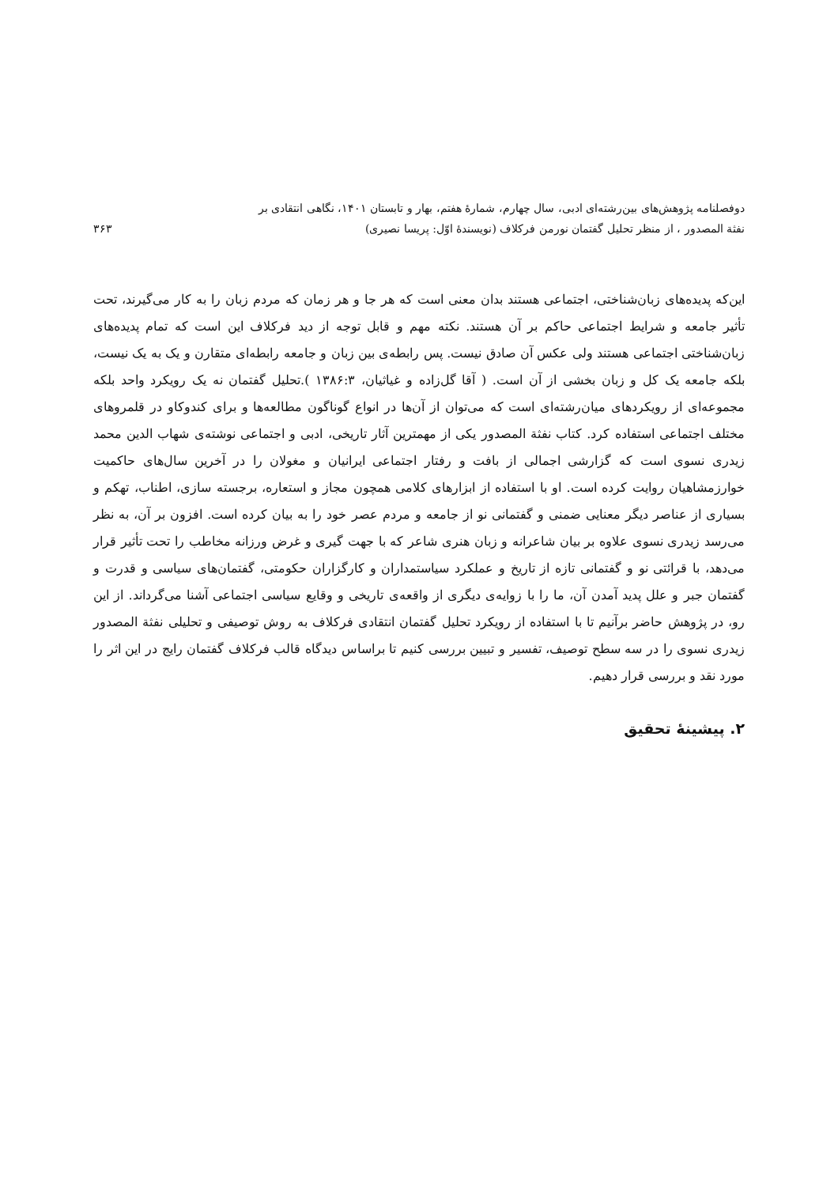دوفصلنامه پژوهش‌های بین‌رشته‌ای ادبی، سال چهارم، شمارهٔ هفتم، بهار و تابستان ۱۴۰۱، نگاهی انتقادی بر
نفثة المصدور ، از منظر تحلیل گفتمان نورمن فرکلاف (نویسندهٔ اوّل: پریسا نصیری) ۳۶۳
این‌که پدیده‌های زبان‌شناختی، اجتماعی هستند بدان معنی است که هر جا و هر زمان که مردم زبان را به کار می‌گیرند، تحت تأثیر جامعه و شرایط اجتماعی حاکم بر آن هستند. نکته مهم و قابل توجه از دید فرکلاف این است که تمام پدیده‌های زبان‌شناختی اجتماعی هستند ولی عکس آن صادق نیست. پس رابطه‌ی بین زبان و جامعه رابطه‌ای متقارن و یک به یک نیست، بلکه جامعه یک کل و زبان بخشی از آن است. ( آقا گل‌زاده و غیاثیان، ۱۳۸۶:۳ ).تحلیل گفتمان نه یک رویکرد واحد بلکه مجموعه‌ای از رویکردهای میان‌رشته‌ای است که می‌توان از آن‌ها در انواع گوناگون مطالعه‌ها و برای کندوکاو در قلمروهای مختلف اجتماعی استفاده کرد. کتاب نفثة المصدور یکی از مهمترین آثار تاریخی، ادبی و اجتماعی نوشته‌ی شهاب الدین محمد زیدری نسوی است که گزارشی اجمالی از بافت و رفتار اجتماعی ایرانیان و مغولان را در آخرین سال‌های حاکمیت خوارزمشاهیان روایت کرده است. او با استفاده از ابزارهای کلامی همچون مجاز و استعاره، برجسته سازی، اطناب، تهکم و بسیاری از عناصر دیگر معنایی ضمنی و گفتمانی نو از جامعه و مردم عصر خود را به بیان کرده است. افزون بر آن، به نظر می‌رسد زیدری نسوی علاوه بر بیان شاعرانه و زبان هنری شاعر که با جهت گیری و غرض ورزانه مخاطب را تحت تأثیر قرار می‌دهد، با قرائتی نو و گفتمانی تازه از تاریخ و عملکرد سیاستمداران و کارگزاران حکومتی، گفتمان‌های سیاسی و قدرت و گفتمان جبر و علل پدید آمدن آن، ما را با زوایه‌ی دیگری از واقعه‌ی تاریخی و وقایع سیاسی اجتماعی آشنا می‌گرداند. از این رو، در پژوهش حاضر برآنیم تا با استفاده از رویکرد تحلیل گفتمان انتقادی فرکلاف به روش توصیفی و تحلیلی نفثة المصدور زیدری نسوی را در سه سطح توصیف، تفسیر و تبیین بررسی کنیم تا براساس دیدگاه قالب فرکلاف گفتمان رایج در این اثر را مورد نقد و بررسی قرار دهیم.
۲. پیشینهٔ تحقیق